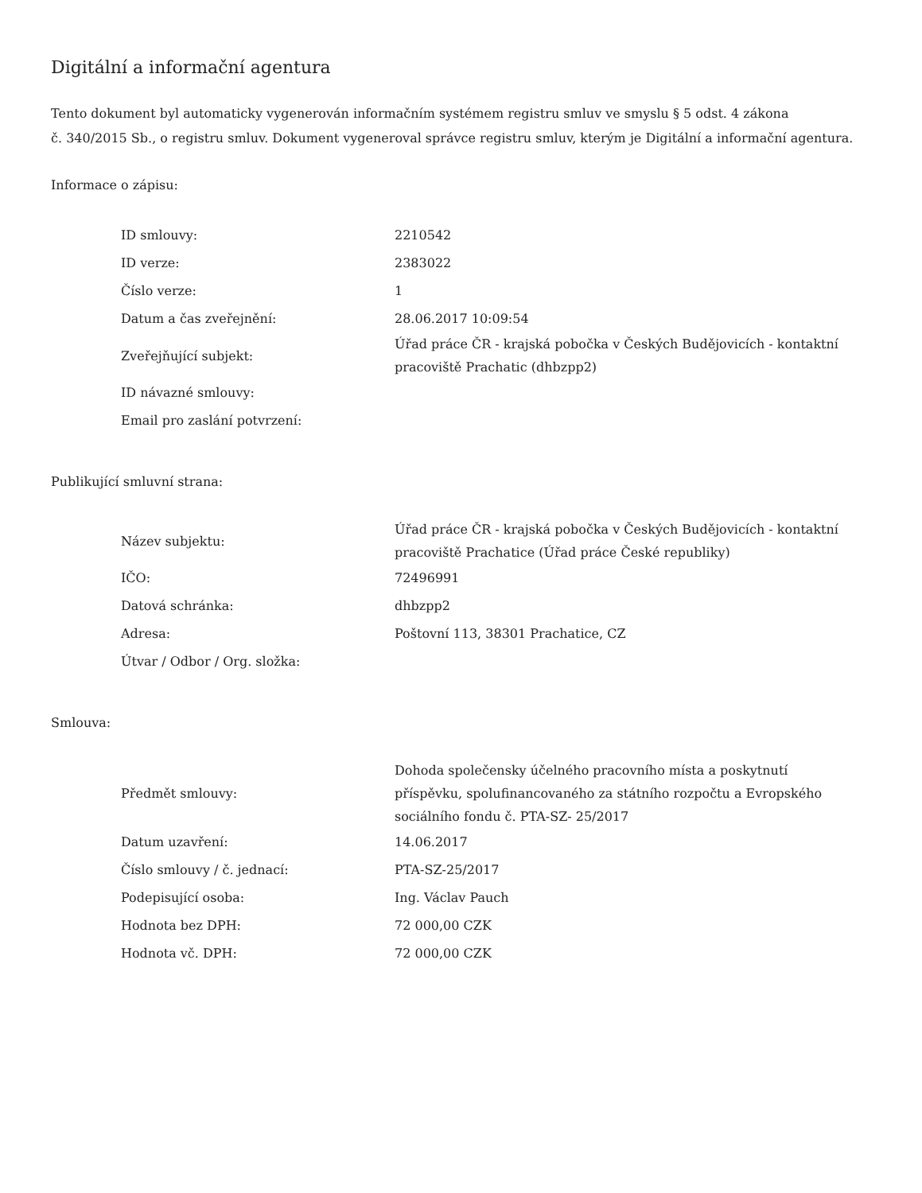Digitální a informační agentura
Tento dokument byl automaticky vygenerován informačním systémem registru smluv ve smyslu § 5 odst. 4 zákona
č. 340/2015 Sb., o registru smluv. Dokument vygeneroval správce registru smluv, kterým je Digitální a informační agentura.
Informace o zápisu:
| ID smlouvy: | 2210542 |
| ID verze: | 2383022 |
| Číslo verze: | 1 |
| Datum a čas zveřejnění: | 28.06.2017 10:09:54 |
| Zveřejňující subjekt: | Úřad práce ČR - krajská pobočka v Českých Budějovicích - kontaktní pracoviště Prachatic (dhbzpp2) |
| ID návazné smlouvy: | |
| Email pro zaslání potvrzení: | |
Publikující smluvní strana:
| Název subjektu: | Úřad práce ČR - krajská pobočka v Českých Budějovicích - kontaktní pracoviště Prachatice (Úřad práce České republiky) |
| IČO: | 72496991 |
| Datová schránka: | dhbzpp2 |
| Adresa: | Poštovní 113, 38301 Prachatice, CZ |
| Útvar / Odbor / Org. složka: | |
Smlouva:
| Předmět smlouvy: | Dohoda společensky účelného pracovního místa a poskytnutí příspěvku, spolufinancovaného za státního rozpočtu a Evropského sociálního fondu č. PTA-SZ- 25/2017 |
| Datum uzavření: | 14.06.2017 |
| Číslo smlouvy / č. jednací: | PTA-SZ-25/2017 |
| Podepisující osoba: | Ing. Václav Pauch |
| Hodnota bez DPH: | 72 000,00 CZK |
| Hodnota vč. DPH: | 72 000,00 CZK |